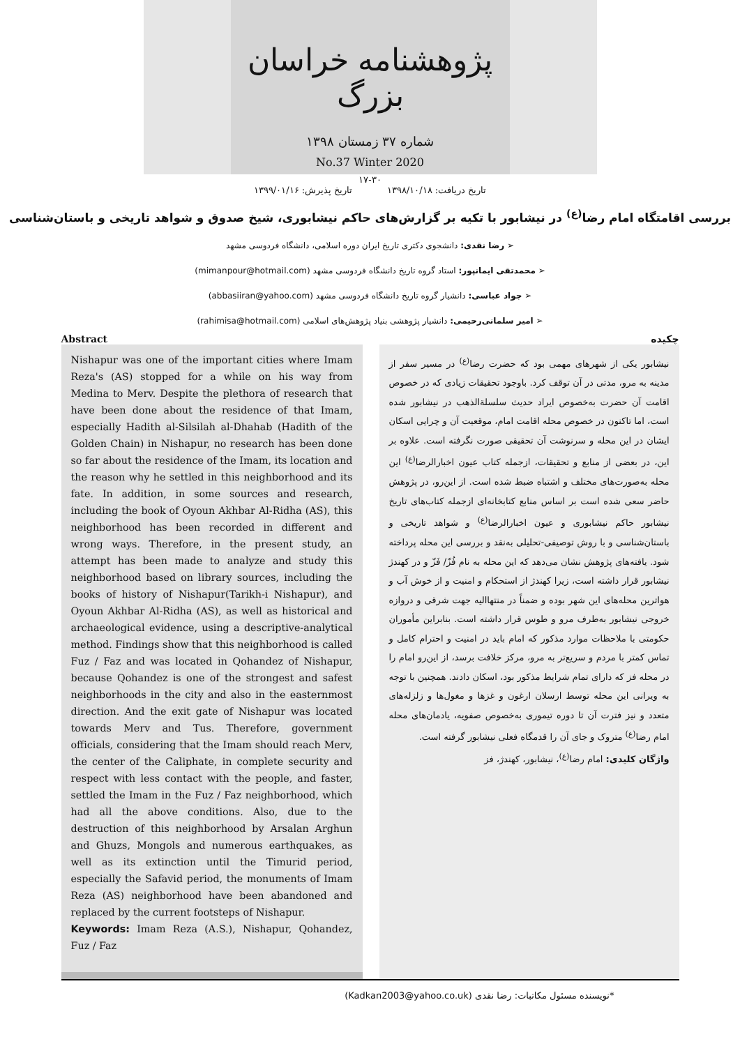پژوهشنامه خراسان بزرگ
شماره ۳۷ زمستان ۱۳۹۸
No.37 Winter 2020
۱۷-۳۰
تاریخ دریافت: ۱۳۹۸/۱۰/۱۸ تاریخ پذیرش: ۱۳۹۹/۰۱/۱۶
بررسی اقامتگاه امام رضا<sup>(ع)</sup> در نیشابور با تکیه بر گزارش‌های حاکم نیشابوری، شیخ صدوق و شواهد تاریخی و باستان‌شناسی
➢ رضا نقدی: دانشجوی دکتری تاریخ ایران دوره اسلامی، دانشگاه فردوسی مشهد
➢ محمدتقی ایمانپور: استاد گروه تاریخ دانشگاه فردوسی مشهد (mimanpour@hotmail.com)
➢ جواد عباسی: دانشیار گروه تاریخ دانشگاه فردوسی مشهد (abbasiiran@yahoo.com)
➢ امیر سلمانی‌رحیمی: دانشیار پژوهشی بنیاد پژوهش‌های اسلامی (rahimisa@hotmail.com)
چکیده Abstract
نیشابور یکی از شهرهای مهمی بود که حضرت رضا<sup>(ع)</sup> در مسیر سفر از مدینه به مرو، مدتی در آن توقف کرد. باوجود تحقیقات زیادی که در خصوص اقامت آن حضرت به‌خصوص ایراد حدیث سلسلة‌الذهب در نیشابور شده است، اما تاکنون در خصوص محله اقامت امام، موقعیت آن و چرایی اسکان ایشان در این محله و سرنوشت آن تحقیقی صورت نگرفته است. علاوه بر این، در بعضی از منابع و تحقیقات، ازجمله کتاب عیون اخبارالرضا<sup>(ع)</sup> این محله به‌صورت‌های مختلف و اشتباه ضبط شده است. از این‌رو، در پژوهش حاضر سعی شده است بر اساس منابع کتابخانه‌ای ازجمله کتاب‌های تاریخ نیشابور حاکم نیشابوری و عیون اخبارالرضا<sup>(ع)</sup> و شواهد تاریخی و باستان‌شناسی و با روش توصیفی-تحلیلی به‌نقد و بررسی این محله پرداخته شود. یافته‌های پژوهش نشان می‌دهد که این محله به نام فُزّ/ فَزّ و در کهندژ نیشابور قرار داشته است، زیرا کهندژ از استحکام و امنیت و از خوش آب و هواترین محله‌های این شهر بوده و ضمناً در منتهاالیه جهت شرقی و دروازه خروجی نیشابور به‌طرف مرو و طوس قرار داشته است. بنابراین مأموران حکومتی با ملاحظات موارد مذکور که امام باید در امنیت و احترام کامل و تماس کمتر با مردم و سریع‌تر به مرو، مرکز خلافت برسد، از این‌رو امام را در محله فز که دارای تمام شرایط مذکور بود، اسکان دادند. همچنین با توجه به ویرانی این محله توسط ارسلان ارغون و غزها و مغول‌ها و زلزله‌های متعدد و نیز فترت آن تا دوره تیموری به‌خصوص صفویه، یادمان‌های محله امام رضا<sup>(ع)</sup> متروک و جای آن را قدمگاه فعلی نیشابور گرفته است.
واژگان کلیدی: امام رضا<sup>(ع)</sup>، نیشابور، کهندژ، فز
Nishapur was one of the important cities where Imam Reza's (AS) stopped for a while on his way from Medina to Merv. Despite the plethora of research that have been done about the residence of that Imam, especially Hadith al-Silsilah al-Dhahab (Hadith of the Golden Chain) in Nishapur, no research has been done so far about the residence of the Imam, its location and the reason why he settled in this neighborhood and its fate. In addition, in some sources and research, including the book of Oyoun Akhbar Al-Ridha (AS), this neighborhood has been recorded in different and wrong ways. Therefore, in the present study, an attempt has been made to analyze and study this neighborhood based on library sources, including the books of history of Nishapur(Tarikh-i Nishapur), and Oyoun Akhbar Al-Ridha (AS), as well as historical and archaeological evidence, using a descriptive-analytical method. Findings show that this neighborhood is called Fuz / Faz and was located in Qohandez of Nishapur, because Qohandez is one of the strongest and safest neighborhoods in the city and also in the easternmost direction. And the exit gate of Nishapur was located towards Merv and Tus. Therefore, government officials, considering that the Imam should reach Merv, the center of the Caliphate, in complete security and respect with less contact with the people, and faster, settled the Imam in the Fuz / Faz neighborhood, which had all the above conditions. Also, due to the destruction of this neighborhood by Arsalan Arghun and Ghuzs, Mongols and numerous earthquakes, as well as its extinction until the Timurid period, especially the Safavid period, the monuments of Imam Reza (AS) neighborhood have been abandoned and replaced by the current footsteps of Nishapur.
Keywords: Imam Reza (A.S.), Nishapur, Qohandez, Fuz / Faz
*نویسنده مسئول مکاتبات: رضا نقدی (Kadkan2003@yahoo.co.uk)